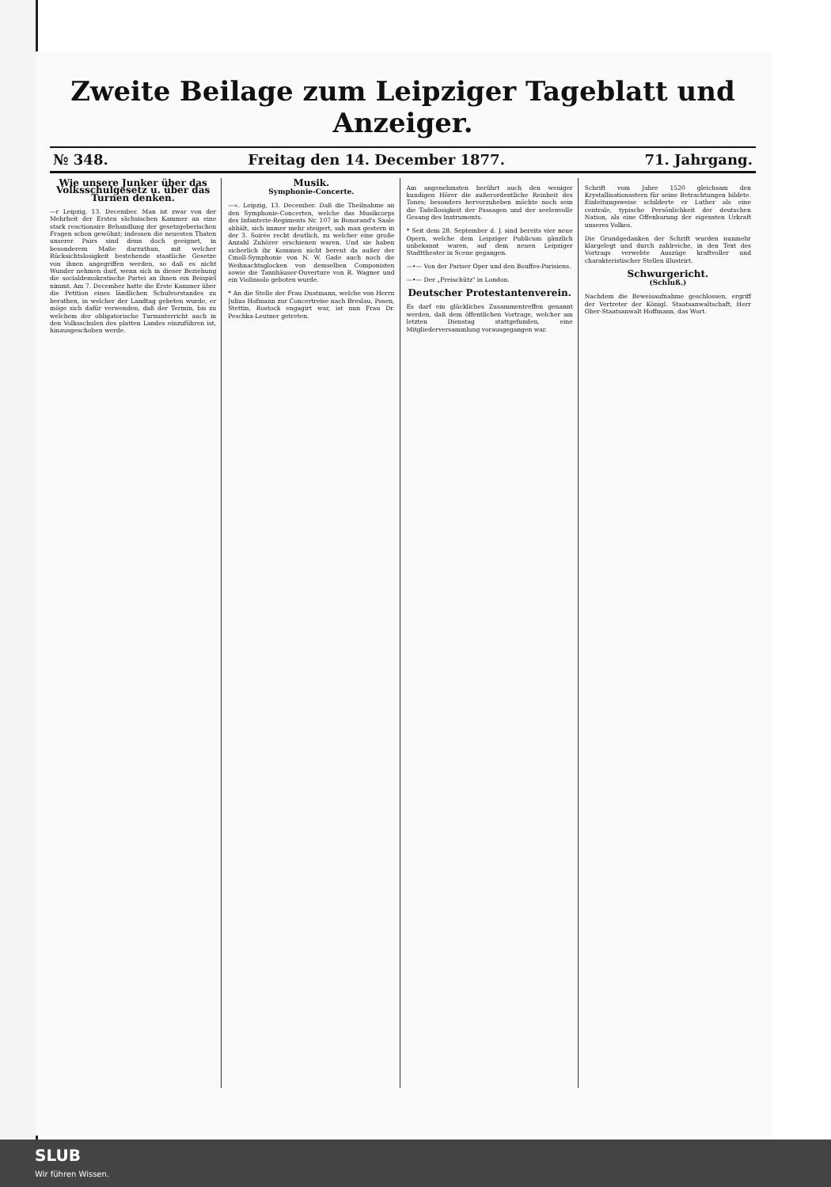Zweite Beilage zum Leipziger Tageblatt und Anzeiger.
№ 348. Freitag den 14. December 1877. 71. Jahrgang.
Wie unsere Junker über das Volksschulgesetz u. über das Turnen denken.
—r Leipzig, 13. December. Man ist zwar von der Mehrheit der Ersten sächsischen Kammer an eine stark reactionaire Behandlung der gesetzgeberischen Fragen schon gewöhnt; indessen die neuesten Thaten unserer Pairs sind denn doch geeignet, in besonderem Maße darzuthun, mit welcher Rücksichtslosigkeit bestehende staatliche Gesetze von ihnen angegriffen werden, so daß es nicht Wunder nehmen darf, wenn sich in dieser Beziehung die socialdemokratische Partei an ihnen ein Beispiel nimmt. Am 7. December hatte die Erste Kammer über die Petition eines ländlichen Schulvorstandes zu berathen, in welcher der Landtag gebeten wurde, er möge sich dafür verwenden, daß der Termin, bis zu welchem der obligatorische Turnunterricht auch in den Volksschulen des platten Landes einzuführen ist, hinausgeschoben werde.
Musik.
Symphonie-Concerte.
—«. Leipzig, 13. December. Daß die Theilnahme an den Symphonie-Concerten, welche das Musikcorps des Infanterie-Regiments Nr. 107 in Bonorand's Saale abhält, sich immer mehr steigert, sah man gestern in der 3. Soirée recht deutlich, zu welcher eine große Anzahl Zuhörer erschienen waren. Und sie haben sicherlich ihr Kommen nicht bereut da außer der Cmoll-Symphonie von N. W. Gade auch noch die Weihnachtsglocken von demselben Componisten sowie die Tannhäuser-Ouverture von R. Wagner und ein Violinsolo geboten wurde.
* An die Stelle der Frau Dustmann, welche von Herrn Julius Hofmann zur Concertreise nach Breslau, Posen, Stettin, Rostock engagirt war, ist nun Frau Dr. Peschka-Leutner getreten.
Am angenehmsten berührt auch den weniger kundigen Hörer die außerordentliche Reinheit des Tones; besonders hervorzuheben möchte noch sein die Tadellosigkeit der Passagen und der seelenvolle Gesang des Instruments.
* Seit dem 28. September d. J. sind bereits vier neue Opern, welche dem Leipziger Publicum gänzlich unbekannt waren, auf dem neuen Leipziger Stadttheater in Scene gegangen.
—•— Von der Pariser Oper und den Bouffes-Parisiens.
—•— Der „Freischütz" in London.
Deutscher Protestantenverein.
Es darf ein glückliches Zusammentreffen genannt werden, daß dem öffentlichen Vortrage, welcher am letzten Dienstag stattgefunden, eine Mitgliederversammlung vorausgegangen war.
Schrift vom Jahre 1520 gleichsam den Krystallisationsstern für seine Betrachtungen bildete. Einleitungsweise schilderte er Luther als eine centrale, typische Persönlichkeit der deutschen Nation, als eine Offenbarung der eigensten Urkraft unseres Volkes.
Die Grundgedanken der Schrift wurden nunmehr klargelegt und durch zahlreiche, in den Text des Vortrags verwebte Auszüge kraftvoller und charakteristischer Stellen illustrirt.
Schwurgericht.
(Schluß.)
Nachdem die Beweisaufnahme geschlossen, ergriff der Vertreter der Königl. Staatsanwaltschaft, Herr Ober-Staatsanwalt Hoffmann, das Wort.
SLUB
Wir führen Wissen.